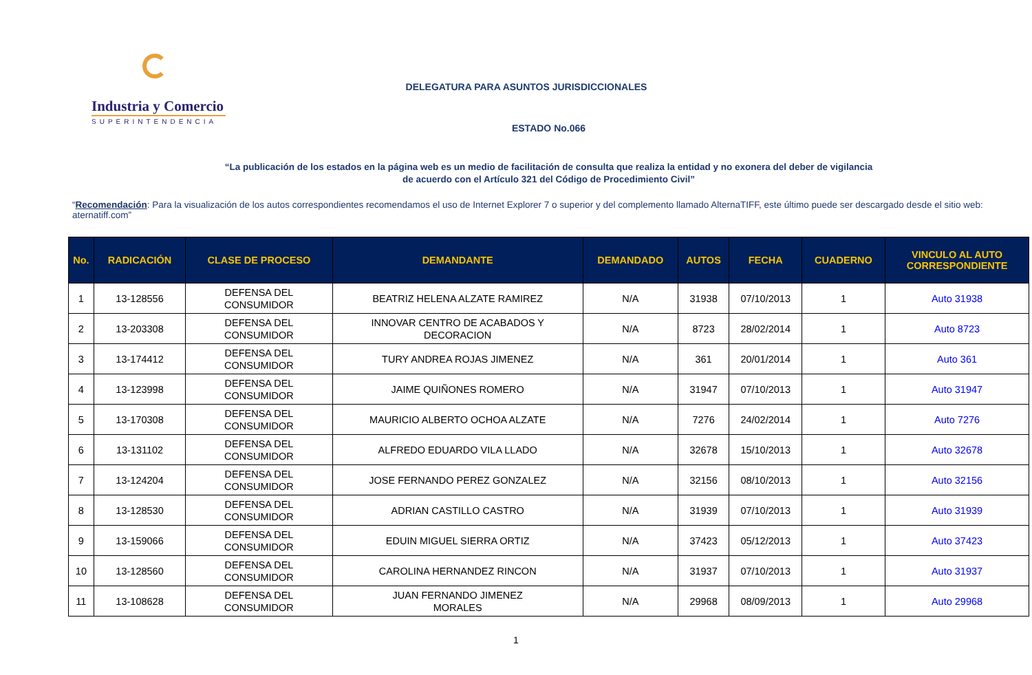Industria y Comercio
SUPERINTENDENCIA
DELEGATURA PARA ASUNTOS JURISDICCIONALES
ESTADO No.066
“La publicación de los estados en la página web es un medio de facilitación de consulta que realiza la entidad y no exonera del deber de vigilancia
de acuerdo con el Artículo 321 del Código de Procedimiento Civil”
“Recomendación: Para la visualización de los autos correspondientes recomendamos el uso de Internet Explorer 7 o superior y del complemento llamado AlternaTIFF, este último puede ser descargado desde el sitio web: aternatiff.com”
| No. | RADICACIÓN | CLASE DE PROCESO | DEMANDANTE | DEMANDADO | AUTOS | FECHA | CUADERNO | VINCULO AL AUTO CORRESPONDIENTE |
| --- | --- | --- | --- | --- | --- | --- | --- | --- |
| 1 | 13-128556 | DEFENSA DEL CONSUMIDOR | BEATRIZ HELENA ALZATE RAMIREZ | N/A | 31938 | 07/10/2013 | 1 | Auto 31938 |
| 2 | 13-203308 | DEFENSA DEL CONSUMIDOR | INNOVAR CENTRO DE ACABADOS Y DECORACION | N/A | 8723 | 28/02/2014 | 1 | Auto 8723 |
| 3 | 13-174412 | DEFENSA DEL CONSUMIDOR | TURY ANDREA ROJAS JIMENEZ | N/A | 361 | 20/01/2014 | 1 | Auto 361 |
| 4 | 13-123998 | DEFENSA DEL CONSUMIDOR | JAIME QUIÑONES ROMERO | N/A | 31947 | 07/10/2013 | 1 | Auto 31947 |
| 5 | 13-170308 | DEFENSA DEL CONSUMIDOR | MAURICIO ALBERTO OCHOA ALZATE | N/A | 7276 | 24/02/2014 | 1 | Auto 7276 |
| 6 | 13-131102 | DEFENSA DEL CONSUMIDOR | ALFREDO EDUARDO VILA LLADO | N/A | 32678 | 15/10/2013 | 1 | Auto 32678 |
| 7 | 13-124204 | DEFENSA DEL CONSUMIDOR | JOSE FERNANDO PEREZ GONZALEZ | N/A | 32156 | 08/10/2013 | 1 | Auto 32156 |
| 8 | 13-128530 | DEFENSA DEL CONSUMIDOR | ADRIAN CASTILLO CASTRO | N/A | 31939 | 07/10/2013 | 1 | Auto 31939 |
| 9 | 13-159066 | DEFENSA DEL CONSUMIDOR | EDUIN MIGUEL SIERRA ORTIZ | N/A | 37423 | 05/12/2013 | 1 | Auto 37423 |
| 10 | 13-128560 | DEFENSA DEL CONSUMIDOR | CAROLINA HERNANDEZ RINCON | N/A | 31937 | 07/10/2013 | 1 | Auto 31937 |
| 11 | 13-108628 | DEFENSA DEL CONSUMIDOR | JUAN FERNANDO JIMENEZ MORALES | N/A | 29968 | 08/09/2013 | 1 | Auto 29968 |
1